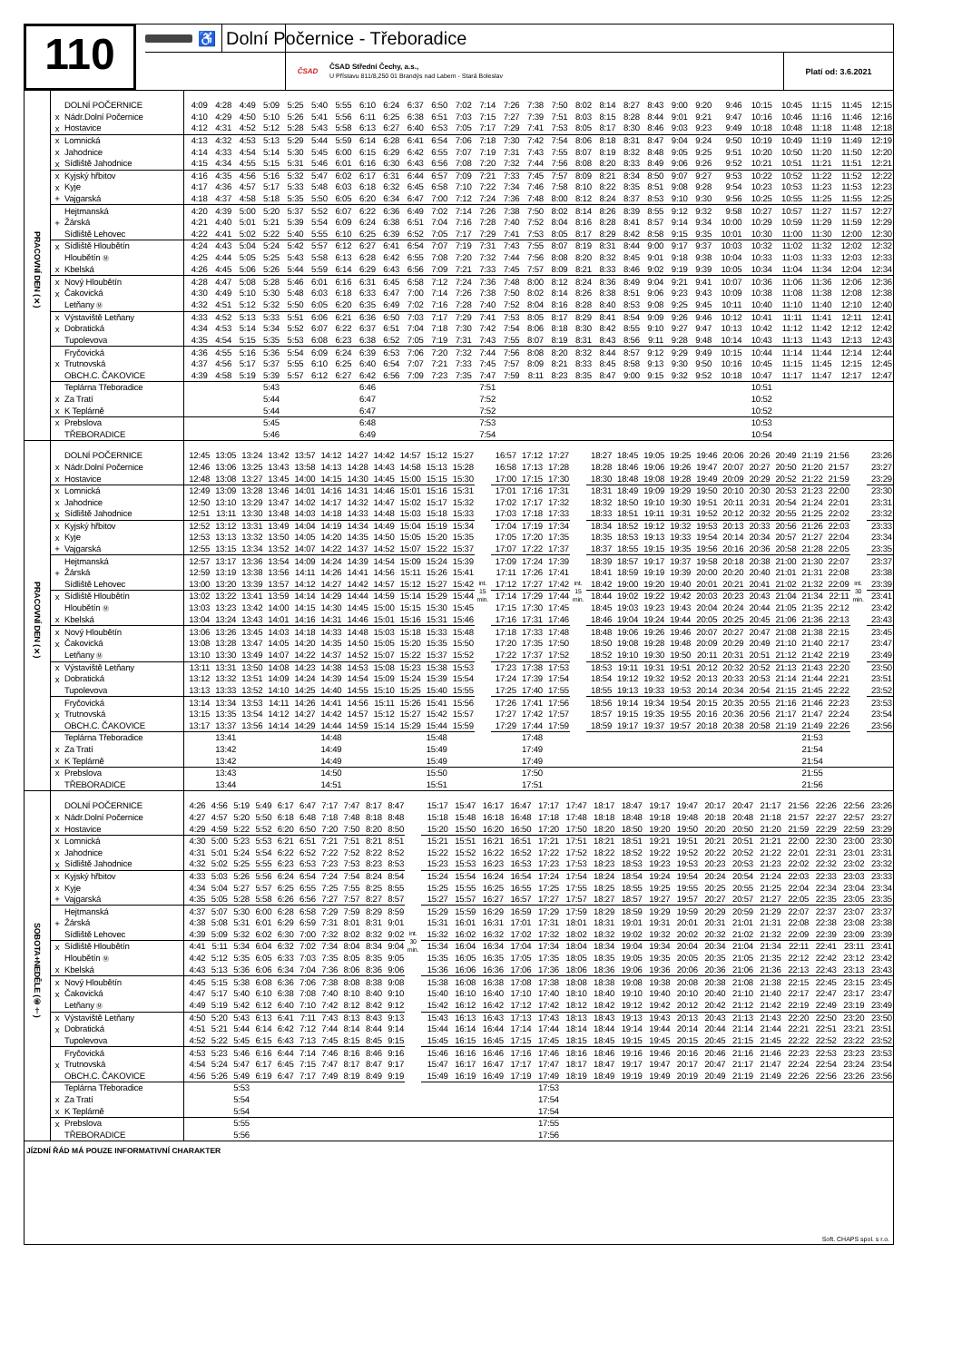110
♿ Dolní Počernice - Třeboradice
ČSAD
ČSAD Střední Čechy, a.s.,
U Přístavu 811/8,250 01 Brandýs nad Labem - Stará Boleslav
Platí od: 3.6.2021
| PRACOVNÍ DEN (✕) | | DOLNÍ POČERNICE | 4:09 | 4:28 | 4:49 | 5:09 | 5:25 | 5:40 | 5:55 | 6:10 | 6:24 | 6:37 | 6:50 | 7:02 | 7:14 | 7:26 | 7:38 | 7:50 | 8:02 | 8:14 | 8:27 | 8:43 | 9:00 | 9:20 | 9:46 | 10:15 | 10:45 | 11:15 | 11:45 | 12:15 |
| | x | Nádr.Dolní Počernice | 4:10 | 4:29 | 4:50 | 5:10 | 5:26 | 5:41 | 5:56 | 6:11 | 6:25 | 6:38 | 6:51 | 7:03 | 7:15 | 7:27 | 7:39 | 7:51 | 8:03 | 8:15 | 8:28 | 8:44 | 9:01 | 9:21 | 9:47 | 10:16 | 10:46 | 11:16 | 11:46 | 12:16 |
| | x | Hostavice | 4:12 | 4:31 | 4:52 | 5:12 | 5:28 | 5:43 | 5:58 | 6:13 | 6:27 | 6:40 | 6:53 | 7:05 | 7:17 | 7:29 | 7:41 | 7:53 | 8:05 | 8:17 | 8:30 | 8:46 | 9:03 | 9:23 | 9:49 | 10:18 | 10:48 | 11:18 | 11:48 | 12:18 |
| | x | Lomnická | 4:13 | 4:32 | 4:53 | 5:13 | 5:29 | 5:44 | 5:59 | 6:14 | 6:28 | 6:41 | 6:54 | 7:06 | 7:18 | 7:30 | 7:42 | 7:54 | 8:06 | 8:18 | 8:31 | 8:47 | 9:04 | 9:24 | 9:50 | 10:19 | 10:49 | 11:19 | 11:49 | 12:19 |
| | x | Jahodnice | 4:14 | 4:33 | 4:54 | 5:14 | 5:30 | 5:45 | 6:00 | 6:15 | 6:29 | 6:42 | 6:55 | 7:07 | 7:19 | 7:31 | 7:43 | 7:55 | 8:07 | 8:19 | 8:32 | 8:48 | 9:05 | 9:25 | 9:51 | 10:20 | 10:50 | 11:20 | 11:50 | 12:20 |
| | x | Sídliště Jahodnice | 4:15 | 4:34 | 4:55 | 5:15 | 5:31 | 5:46 | 6:01 | 6:16 | 6:30 | 6:43 | 6:56 | 7:08 | 7:20 | 7:32 | 7:44 | 7:56 | 8:08 | 8:20 | 8:33 | 8:49 | 9:06 | 9:26 | 9:52 | 10:21 | 10:51 | 11:21 | 11:51 | 12:21 |
| | x | Kyjský hřbitov | 4:16 | 4:35 | 4:56 | 5:16 | 5:32 | 5:47 | 6:02 | 6:17 | 6:31 | 6:44 | 6:57 | 7:09 | 7:21 | 7:33 | 7:45 | 7:57 | 8:09 | 8:21 | 8:34 | 8:50 | 9:07 | 9:27 | 9:53 | 10:22 | 10:52 | 11:22 | 11:52 | 12:22 |
| | x | Kyje | 4:17 | 4:36 | 4:57 | 5:17 | 5:33 | 5:48 | 6:03 | 6:18 | 6:32 | 6:45 | 6:58 | 7:10 | 7:22 | 7:34 | 7:46 | 7:58 | 8:10 | 8:22 | 8:35 | 8:51 | 9:08 | 9:28 | 9:54 | 10:23 | 10:53 | 11:23 | 11:53 | 12:23 |
| | + | Vajgarská | 4:18 | 4:37 | 4:58 | 5:18 | 5:35 | 5:50 | 6:05 | 6:20 | 6:34 | 6:47 | 7:00 | 7:12 | 7:24 | 7:36 | 7:48 | 8:00 | 8:12 | 8:24 | 8:37 | 8:53 | 9:10 | 9:30 | 9:56 | 10:25 | 10:55 | 11:25 | 11:55 | 12:25 |
| | | Hejtmanská | 4:20 | 4:39 | 5:00 | 5:20 | 5:37 | 5:52 | 6:07 | 6:22 | 6:36 | 6:49 | 7:02 | 7:14 | 7:26 | 7:38 | 7:50 | 8:02 | 8:14 | 8:26 | 8:39 | 8:55 | 9:12 | 9:32 | 9:58 | 10:27 | 10:57 | 11:27 | 11:57 | 12:27 |
| | + | Žárská | 4:21 | 4:40 | 5:01 | 5:21 | 5:39 | 5:54 | 6:09 | 6:24 | 6:38 | 6:51 | 7:04 | 7:16 | 7:28 | 7:40 | 7:52 | 8:04 | 8:16 | 8:28 | 8:41 | 8:57 | 9:14 | 9:34 | 10:00 | 10:29 | 10:59 | 11:29 | 11:59 | 12:29 |
| | | Sídliště Lehovec | 4:22 | 4:41 | 5:02 | 5:22 | 5:40 | 5:55 | 6:10 | 6:25 | 6:39 | 6:52 | 7:05 | 7:17 | 7:29 | 7:41 | 7:53 | 8:05 | 8:17 | 8:29 | 8:42 | 8:58 | 9:15 | 9:35 | 10:01 | 10:30 | 11:00 | 11:30 | 12:00 | 12:30 |
| | x | Sídliště Hloubětín | 4:24 | 4:43 | 5:04 | 5:24 | 5:42 | 5:57 | 6:12 | 6:27 | 6:41 | 6:54 | 7:07 | 7:19 | 7:31 | 7:43 | 7:55 | 8:07 | 8:19 | 8:31 | 8:44 | 9:00 | 9:17 | 9:37 | 10:03 | 10:32 | 11:02 | 11:32 | 12:02 | 12:32 |
| | | Hloubětín Ⓜ | 4:25 | 4:44 | 5:05 | 5:25 | 5:43 | 5:58 | 6:13 | 6:28 | 6:42 | 6:55 | 7:08 | 7:20 | 7:32 | 7:44 | 7:56 | 8:08 | 8:20 | 8:32 | 8:45 | 9:01 | 9:18 | 9:38 | 10:04 | 10:33 | 11:03 | 11:33 | 12:03 | 12:33 |
| | x | Kbelská | 4:26 | 4:45 | 5:06 | 5:26 | 5:44 | 5:59 | 6:14 | 6:29 | 6:43 | 6:56 | 7:09 | 7:21 | 7:33 | 7:45 | 7:57 | 8:09 | 8:21 | 8:33 | 8:46 | 9:02 | 9:19 | 9:39 | 10:05 | 10:34 | 11:04 | 11:34 | 12:04 | 12:34 |
| | x | Nový Hloubětín | 4:28 | 4:47 | 5:08 | 5:28 | 5:46 | 6:01 | 6:16 | 6:31 | 6:45 | 6:58 | 7:12 | 7:24 | 7:36 | 7:48 | 8:00 | 8:12 | 8:24 | 8:36 | 8:49 | 9:04 | 9:21 | 9:41 | 10:07 | 10:36 | 11:06 | 11:36 | 12:06 | 12:36 |
| | x | Čakovická | 4:30 | 4:49 | 5:10 | 5:30 | 5:48 | 6:03 | 6:18 | 6:33 | 6:47 | 7:00 | 7:14 | 7:26 | 7:38 | 7:50 | 8:02 | 8:14 | 8:26 | 8:38 | 8:51 | 9:06 | 9:23 | 9:43 | 10:09 | 10:38 | 11:08 | 11:38 | 12:08 | 12:38 |
| | | Letňany Ⓜ | 4:32 | 4:51 | 5:12 | 5:32 | 5:50 | 6:05 | 6:20 | 6:35 | 6:49 | 7:02 | 7:16 | 7:28 | 7:40 | 7:52 | 8:04 | 8:16 | 8:28 | 8:40 | 8:53 | 9:08 | 9:25 | 9:45 | 10:11 | 10:40 | 11:10 | 11:40 | 12:10 | 12:40 |
| | x | Výstaviště Letňany | 4:33 | 4:52 | 5:13 | 5:33 | 5:51 | 6:06 | 6:21 | 6:36 | 6:50 | 7:03 | 7:17 | 7:29 | 7:41 | 7:53 | 8:05 | 8:17 | 8:29 | 8:41 | 8:54 | 9:09 | 9:26 | 9:46 | 10:12 | 10:41 | 11:11 | 11:41 | 12:11 | 12:41 |
| | x | Dobratická | 4:34 | 4:53 | 5:14 | 5:34 | 5:52 | 6:07 | 6:22 | 6:37 | 6:51 | 7:04 | 7:18 | 7:30 | 7:42 | 7:54 | 8:06 | 8:18 | 8:30 | 8:42 | 8:55 | 9:10 | 9:27 | 9:47 | 10:13 | 10:42 | 11:12 | 11:42 | 12:12 | 12:42 |
| | | Tupolevova | 4:35 | 4:54 | 5:15 | 5:35 | 5:53 | 6:08 | 6:23 | 6:38 | 6:52 | 7:05 | 7:19 | 7:31 | 7:43 | 7:55 | 8:07 | 8:19 | 8:31 | 8:43 | 8:56 | 9:11 | 9:28 | 9:48 | 10:14 | 10:43 | 11:13 | 11:43 | 12:13 | 12:43 |
| | | Fryčovická | 4:36 | 4:55 | 5:16 | 5:36 | 5:54 | 6:09 | 6:24 | 6:39 | 6:53 | 7:06 | 7:20 | 7:32 | 7:44 | 7:56 | 8:08 | 8:20 | 8:32 | 8:44 | 8:57 | 9:12 | 9:29 | 9:49 | 10:15 | 10:44 | 11:14 | 11:44 | 12:14 | 12:44 |
| | x | Trutnovská | 4:37 | 4:56 | 5:17 | 5:37 | 5:55 | 6:10 | 6:25 | 6:40 | 6:54 | 7:07 | 7:21 | 7:33 | 7:45 | 7:57 | 8:09 | 8:21 | 8:33 | 8:45 | 8:58 | 9:13 | 9:30 | 9:50 | 10:16 | 10:45 | 11:15 | 11:45 | 12:15 | 12:45 |
| | | OBCH.C. ČAKOVICE | 4:39 | 4:58 | 5:19 | 5:39 | 5:57 | 6:12 | 6:27 | 6:42 | 6:56 | 7:09 | 7:23 | 7:35 | 7:47 | 7:59 | 8:11 | 8:23 | 8:35 | 8:47 | 9:00 | 9:15 | 9:32 | 9:52 | 10:18 | 10:47 | 11:17 | 11:47 | 12:17 | 12:47 |
| | | Teplárna Třeboradice | | | | 5:43 | | | | 6:46 | | | | | 7:51 | | | | | | | | | | | 10:51 | | | | |
| | x | Za Tratí | | | | 5:44 | | | | 6:47 | | | | | 7:52 | | | | | | | | | | | 10:52 | | | | |
| | x | K Teplárně | | | | 5:44 | | | | 6:47 | | | | | 7:52 | | | | | | | | | | | 10:52 | | | | |
| | x | Prebslova | | | | 5:45 | | | | 6:48 | | | | | 7:53 | | | | | | | | | | | 10:53 | | | | |
| | | TŘEBORADICE | | | | 5:46 | | | | 6:49 | | | | | 7:54 | | | | | | | | | | | 10:54 | | | | |
| PRACOVNÍ DEN (✕) | | DOLNÍ POČERNICE | 12:45 | 13:05 | 13:24 | 13:42 | 13:57 | 14:12 | 14:27 | 14:42 | 14:57 | 15:12 | 15:27 | int. 15 min. | 16:57 | 17:12 | 17:27 | int. 15 min. | 18:27 | 18:45 | 19:05 | 19:25 | 19:46 | 20:06 | 20:26 | 20:49 | 21:19 | 21:56 | int. 30 min. | 23:26 |
| | x | Nádr.Dolní Počernice | 12:46 | 13:06 | 13:25 | 13:43 | 13:58 | 14:13 | 14:28 | 14:43 | 14:58 | 15:13 | 15:28 | | 16:58 | 17:13 | 17:28 | | 18:28 | 18:46 | 19:06 | 19:26 | 19:47 | 20:07 | 20:27 | 20:50 | 21:20 | 21:57 | | 23:27 |
| | x | Hostavice | 12:48 | 13:08 | 13:27 | 13:45 | 14:00 | 14:15 | 14:30 | 14:45 | 15:00 | 15:15 | 15:30 | | 17:00 | 17:15 | 17:30 | | 18:30 | 18:48 | 19:08 | 19:28 | 19:49 | 20:09 | 20:29 | 20:52 | 21:22 | 21:59 | | 23:29 |
| | x | Lomnická | 12:49 | 13:09 | 13:28 | 13:46 | 14:01 | 14:16 | 14:31 | 14:46 | 15:01 | 15:16 | 15:31 | | 17:01 | 17:16 | 17:31 | | 18:31 | 18:49 | 19:09 | 19:29 | 19:50 | 20:10 | 20:30 | 20:53 | 21:23 | 22:00 | | 23:30 |
| | x | Jahodnice | 12:50 | 13:10 | 13:29 | 13:47 | 14:02 | 14:17 | 14:32 | 14:47 | 15:02 | 15:17 | 15:32 | | 17:02 | 17:17 | 17:32 | | 18:32 | 18:50 | 19:10 | 19:30 | 19:51 | 20:11 | 20:31 | 20:54 | 21:24 | 22:01 | | 23:31 |
| | x | Sídliště Jahodnice | 12:51 | 13:11 | 13:30 | 13:48 | 14:03 | 14:18 | 14:33 | 14:48 | 15:03 | 15:18 | 15:33 | | 17:03 | 17:18 | 17:33 | | 18:33 | 18:51 | 19:11 | 19:31 | 19:52 | 20:12 | 20:32 | 20:55 | 21:25 | 22:02 | | 23:32 |
| | x | Kyjský hřbitov | 12:52 | 13:12 | 13:31 | 13:49 | 14:04 | 14:19 | 14:34 | 14:49 | 15:04 | 15:19 | 15:34 | | 17:04 | 17:19 | 17:34 | | 18:34 | 18:52 | 19:12 | 19:32 | 19:53 | 20:13 | 20:33 | 20:56 | 21:26 | 22:03 | | 23:33 |
| | x | Kyje | 12:53 | 13:13 | 13:32 | 13:50 | 14:05 | 14:20 | 14:35 | 14:50 | 15:05 | 15:20 | 15:35 | | 17:05 | 17:20 | 17:35 | | 18:35 | 18:53 | 19:13 | 19:33 | 19:54 | 20:14 | 20:34 | 20:57 | 21:27 | 22:04 | | 23:34 |
| | + | Vajgarská | 12:55 | 13:15 | 13:34 | 13:52 | 14:07 | 14:22 | 14:37 | 14:52 | 15:07 | 15:22 | 15:37 | | 17:07 | 17:22 | 17:37 | | 18:37 | 18:55 | 19:15 | 19:35 | 19:56 | 20:16 | 20:36 | 20:58 | 21:28 | 22:05 | | 23:35 |
| | | Hejtmanská | 12:57 | 13:17 | 13:36 | 13:54 | 14:09 | 14:24 | 14:39 | 14:54 | 15:09 | 15:24 | 15:39 | | 17:09 | 17:24 | 17:39 | | 18:39 | 18:57 | 19:17 | 19:37 | 19:58 | 20:18 | 20:38 | 21:00 | 21:30 | 22:07 | | 23:37 |
| | + | Žárská | 12:59 | 13:19 | 13:38 | 13:56 | 14:11 | 14:26 | 14:41 | 14:56 | 15:11 | 15:26 | 15:41 | | 17:11 | 17:26 | 17:41 | | 18:41 | 18:59 | 19:19 | 19:39 | 20:00 | 20:20 | 20:40 | 21:01 | 21:31 | 22:08 | | 23:38 |
| | | Sídliště Lehovec | 13:00 | 13:20 | 13:39 | 13:57 | 14:12 | 14:27 | 14:42 | 14:57 | 15:12 | 15:27 | 15:42 | | 17:12 | 17:27 | 17:42 | | 18:42 | 19:00 | 19:20 | 19:40 | 20:01 | 20:21 | 20:41 | 21:02 | 21:32 | 22:09 | | 23:39 |
| | x | Sídliště Hloubětín | 13:02 | 13:22 | 13:41 | 13:59 | 14:14 | 14:29 | 14:44 | 14:59 | 15:14 | 15:29 | 15:44 | | 17:14 | 17:29 | 17:44 | | 18:44 | 19:02 | 19:22 | 19:42 | 20:03 | 20:23 | 20:43 | 21:04 | 21:34 | 22:11 | | 23:41 |
| | | Hloubětín Ⓜ | 13:03 | 13:23 | 13:42 | 14:00 | 14:15 | 14:30 | 14:45 | 15:00 | 15:15 | 15:30 | 15:45 | | 17:15 | 17:30 | 17:45 | | 18:45 | 19:03 | 19:23 | 19:43 | 20:04 | 20:24 | 20:44 | 21:05 | 21:35 | 22:12 | | 23:42 |
| | x | Kbelská | 13:04 | 13:24 | 13:43 | 14:01 | 14:16 | 14:31 | 14:46 | 15:01 | 15:16 | 15:31 | 15:46 | | 17:16 | 17:31 | 17:46 | | 18:46 | 19:04 | 19:24 | 19:44 | 20:05 | 20:25 | 20:45 | 21:06 | 21:36 | 22:13 | | 23:43 |
| | x | Nový Hloubětín | 13:06 | 13:26 | 13:45 | 14:03 | 14:18 | 14:33 | 14:48 | 15:03 | 15:18 | 15:33 | 15:48 | | 17:18 | 17:33 | 17:48 | | 18:48 | 19:06 | 19:26 | 19:46 | 20:07 | 20:27 | 20:47 | 21:08 | 21:38 | 22:15 | | 23:45 |
| | x | Čakovická | 13:08 | 13:28 | 13:47 | 14:05 | 14:20 | 14:35 | 14:50 | 15:05 | 15:20 | 15:35 | 15:50 | | 17:20 | 17:35 | 17:50 | | 18:50 | 19:08 | 19:28 | 19:48 | 20:09 | 20:29 | 20:49 | 21:10 | 21:40 | 22:17 | | 23:47 |
| | | Letňany Ⓜ | 13:10 | 13:30 | 13:49 | 14:07 | 14:22 | 14:37 | 14:52 | 15:07 | 15:22 | 15:37 | 15:52 | | 17:22 | 17:37 | 17:52 | | 18:52 | 19:10 | 19:30 | 19:50 | 20:11 | 20:31 | 20:51 | 21:12 | 21:42 | 22:19 | | 23:49 |
| | x | Výstaviště Letňany | 13:11 | 13:31 | 13:50 | 14:08 | 14:23 | 14:38 | 14:53 | 15:08 | 15:23 | 15:38 | 15:53 | | 17:23 | 17:38 | 17:53 | | 18:53 | 19:11 | 19:31 | 19:51 | 20:12 | 20:32 | 20:52 | 21:13 | 21:43 | 22:20 | | 23:50 |
| | x | Dobratická | 13:12 | 13:32 | 13:51 | 14:09 | 14:24 | 14:39 | 14:54 | 15:09 | 15:24 | 15:39 | 15:54 | | 17:24 | 17:39 | 17:54 | | 18:54 | 19:12 | 19:32 | 19:52 | 20:13 | 20:33 | 20:53 | 21:14 | 21:44 | 22:21 | | 23:51 |
| | | Tupolevova | 13:13 | 13:33 | 13:52 | 14:10 | 14:25 | 14:40 | 14:55 | 15:10 | 15:25 | 15:40 | 15:55 | | 17:25 | 17:40 | 17:55 | | 18:55 | 19:13 | 19:33 | 19:53 | 20:14 | 20:34 | 20:54 | 21:15 | 21:45 | 22:22 | | 23:52 |
| | | Fryčovická | 13:14 | 13:34 | 13:53 | 14:11 | 14:26 | 14:41 | 14:56 | 15:11 | 15:26 | 15:41 | 15:56 | | 17:26 | 17:41 | 17:56 | | 18:56 | 19:14 | 19:34 | 19:54 | 20:15 | 20:35 | 20:55 | 21:16 | 21:46 | 22:23 | | 23:53 |
| | x | Trutnovská | 13:15 | 13:35 | 13:54 | 14:12 | 14:27 | 14:42 | 14:57 | 15:12 | 15:27 | 15:42 | 15:57 | | 17:27 | 17:42 | 17:57 | | 18:57 | 19:15 | 19:35 | 19:55 | 20:16 | 20:36 | 20:56 | 21:17 | 21:47 | 22:24 | | 23:54 |
| | | OBCH.C. ČAKOVICE | 13:17 | 13:37 | 13:56 | 14:14 | 14:29 | 14:44 | 14:59 | 15:14 | 15:29 | 15:44 | 15:59 | | 17:29 | 17:44 | 17:59 | | 18:59 | 19:17 | 19:37 | 19:57 | 20:18 | 20:38 | 20:58 | 21:19 | 21:49 | 22:26 | | 23:56 |
| | | Teplárna Třeboradice | | 13:41 | | | | 14:48 | | | | 15:48 | | | | 17:48 | | | | | | | | | | | 21:53 | | | |
| | x | Za Tratí | | 13:42 | | | | 14:49 | | | | 15:49 | | | | 17:49 | | | | | | | | | | | 21:54 | | | |
| | x | K Teplárně | | 13:42 | | | | 14:49 | | | | 15:49 | | | | 17:49 | | | | | | | | | | | 21:54 | | | |
| | x | Prebslova | | 13:43 | | | | 14:50 | | | | 15:50 | | | | 17:50 | | | | | | | | | | | 21:55 | | | |
| | | TŘEBORADICE | | 13:44 | | | | 14:51 | | | | 15:51 | | | | 17:51 | | | | | | | | | | | 21:56 | | | |
| SOBOTA+NEDĚLE (⑥†) | | DOLNÍ POČERNICE | 4:26 | 4:56 | 5:19 | 5:49 | 6:17 | 6:47 | 7:17 | 7:47 | 8:17 | 8:47 | int. 30 min. | 15:17 | 15:47 | 16:17 | 16:47 | 17:17 | 17:47 | 18:17 | 18:47 | 19:17 | 19:47 | 20:17 | 20:47 | 21:17 | 21:56 | 22:26 | 22:56 | 23:26 |
| | x | Nádr.Dolní Počernice | 4:27 | 4:57 | 5:20 | 5:50 | 6:18 | 6:48 | 7:18 | 7:48 | 8:18 | 8:48 | | 15:18 | 15:48 | 16:18 | 16:48 | 17:18 | 17:48 | 18:18 | 18:48 | 19:18 | 19:48 | 20:18 | 20:48 | 21:18 | 21:57 | 22:27 | 22:57 | 23:27 |
| | x | Hostavice | 4:29 | 4:59 | 5:22 | 5:52 | 6:20 | 6:50 | 7:20 | 7:50 | 8:20 | 8:50 | | 15:20 | 15:50 | 16:20 | 16:50 | 17:20 | 17:50 | 18:20 | 18:50 | 19:20 | 19:50 | 20:20 | 20:50 | 21:20 | 21:59 | 22:29 | 22:59 | 23:29 |
| | x | Lomnická | 4:30 | 5:00 | 5:23 | 5:53 | 6:21 | 6:51 | 7:21 | 7:51 | 8:21 | 8:51 | | 15:21 | 15:51 | 16:21 | 16:51 | 17:21 | 17:51 | 18:21 | 18:51 | 19:21 | 19:51 | 20:21 | 20:51 | 21:21 | 22:00 | 22:30 | 23:00 | 23:30 |
| | x | Jahodnice | 4:31 | 5:01 | 5:24 | 5:54 | 6:22 | 6:52 | 7:22 | 7:52 | 8:22 | 8:52 | | 15:22 | 15:52 | 16:22 | 16:52 | 17:22 | 17:52 | 18:22 | 18:52 | 19:22 | 19:52 | 20:22 | 20:52 | 21:22 | 22:01 | 22:31 | 23:01 | 23:31 |
| | x | Sídliště Jahodnice | 4:32 | 5:02 | 5:25 | 5:55 | 6:23 | 6:53 | 7:23 | 7:53 | 8:23 | 8:53 | | 15:23 | 15:53 | 16:23 | 16:53 | 17:23 | 17:53 | 18:23 | 18:53 | 19:23 | 19:53 | 20:23 | 20:53 | 21:23 | 22:02 | 22:32 | 23:02 | 23:32 |
| | x | Kyjský hřbitov | 4:33 | 5:03 | 5:26 | 5:56 | 6:24 | 6:54 | 7:24 | 7:54 | 8:24 | 8:54 | | 15:24 | 15:54 | 16:24 | 16:54 | 17:24 | 17:54 | 18:24 | 18:54 | 19:24 | 19:54 | 20:24 | 20:54 | 21:24 | 22:03 | 22:33 | 23:03 | 23:33 |
| | x | Kyje | 4:34 | 5:04 | 5:27 | 5:57 | 6:25 | 6:55 | 7:25 | 7:55 | 8:25 | 8:55 | | 15:25 | 15:55 | 16:25 | 16:55 | 17:25 | 17:55 | 18:25 | 18:55 | 19:25 | 19:55 | 20:25 | 20:55 | 21:25 | 22:04 | 22:34 | 23:04 | 23:34 |
| | + | Vajgarská | 4:35 | 5:05 | 5:28 | 5:58 | 6:26 | 6:56 | 7:27 | 7:57 | 8:27 | 8:57 | | 15:27 | 15:57 | 16:27 | 16:57 | 17:27 | 17:57 | 18:27 | 18:57 | 19:27 | 19:57 | 20:27 | 20:57 | 21:27 | 22:05 | 22:35 | 23:05 | 23:35 |
| | | Hejtmanská | 4:37 | 5:07 | 5:30 | 6:00 | 6:28 | 6:58 | 7:29 | 7:59 | 8:29 | 8:59 | | 15:29 | 15:59 | 16:29 | 16:59 | 17:29 | 17:59 | 18:29 | 18:59 | 19:29 | 19:59 | 20:29 | 20:59 | 21:29 | 22:07 | 22:37 | 23:07 | 23:37 |
| | + | Žárská | 4:38 | 5:08 | 5:31 | 6:01 | 6:29 | 6:59 | 7:31 | 8:01 | 8:31 | 9:01 | | 15:31 | 16:01 | 16:31 | 17:01 | 17:31 | 18:01 | 18:31 | 19:01 | 19:31 | 20:01 | 20:31 | 21:01 | 21:31 | 22:08 | 22:38 | 23:08 | 23:38 |
| | | Sídliště Lehovec | 4:39 | 5:09 | 5:32 | 6:02 | 6:30 | 7:00 | 7:32 | 8:02 | 8:32 | 9:02 | | 15:32 | 16:02 | 16:32 | 17:02 | 17:32 | 18:02 | 18:32 | 19:02 | 19:32 | 20:02 | 20:32 | 21:02 | 21:32 | 22:09 | 22:39 | 23:09 | 23:39 |
| | x | Sídliště Hloubětín | 4:41 | 5:11 | 5:34 | 6:04 | 6:32 | 7:02 | 7:34 | 8:04 | 8:34 | 9:04 | | 15:34 | 16:04 | 16:34 | 17:04 | 17:34 | 18:04 | 18:34 | 19:04 | 19:34 | 20:04 | 20:34 | 21:04 | 21:34 | 22:11 | 22:41 | 23:11 | 23:41 |
| | | Hloubětín Ⓜ | 4:42 | 5:12 | 5:35 | 6:05 | 6:33 | 7:03 | 7:35 | 8:05 | 8:35 | 9:05 | | 15:35 | 16:05 | 16:35 | 17:05 | 17:35 | 18:05 | 18:35 | 19:05 | 19:35 | 20:05 | 20:35 | 21:05 | 21:35 | 22:12 | 22:42 | 23:12 | 23:42 |
| | x | Kbelská | 4:43 | 5:13 | 5:36 | 6:06 | 6:34 | 7:04 | 7:36 | 8:06 | 8:36 | 9:06 | | 15:36 | 16:06 | 16:36 | 17:06 | 17:36 | 18:06 | 18:36 | 19:06 | 19:36 | 20:06 | 20:36 | 21:06 | 21:36 | 22:13 | 22:43 | 23:13 | 23:43 |
| | x | Nový Hloubětín | 4:45 | 5:15 | 5:38 | 6:08 | 6:36 | 7:06 | 7:38 | 8:08 | 8:38 | 9:08 | | 15:38 | 16:08 | 16:38 | 17:08 | 17:38 | 18:08 | 18:38 | 19:08 | 19:38 | 20:08 | 20:38 | 21:08 | 21:38 | 22:15 | 22:45 | 23:15 | 23:45 |
| | x | Čakovická | 4:47 | 5:17 | 5:40 | 6:10 | 6:38 | 7:08 | 7:40 | 8:10 | 8:40 | 9:10 | | 15:40 | 16:10 | 16:40 | 17:10 | 17:40 | 18:10 | 18:40 | 19:10 | 19:40 | 20:10 | 20:40 | 21:10 | 21:40 | 22:17 | 22:47 | 23:17 | 23:47 |
| | | Letňany Ⓜ | 4:49 | 5:19 | 5:42 | 6:12 | 6:40 | 7:10 | 7:42 | 8:12 | 8:42 | 9:12 | | 15:42 | 16:12 | 16:42 | 17:12 | 17:42 | 18:12 | 18:42 | 19:12 | 19:42 | 20:12 | 20:42 | 21:12 | 21:42 | 22:19 | 22:49 | 23:19 | 23:49 |
| | x | Výstaviště Letňany | 4:50 | 5:20 | 5:43 | 6:13 | 6:41 | 7:11 | 7:43 | 8:13 | 8:43 | 9:13 | | 15:43 | 16:13 | 16:43 | 17:13 | 17:43 | 18:13 | 18:43 | 19:13 | 19:43 | 20:13 | 20:43 | 21:13 | 21:43 | 22:20 | 22:50 | 23:20 | 23:50 |
| | x | Dobratická | 4:51 | 5:21 | 5:44 | 6:14 | 6:42 | 7:12 | 7:44 | 8:14 | 8:44 | 9:14 | | 15:44 | 16:14 | 16:44 | 17:14 | 17:44 | 18:14 | 18:44 | 19:14 | 19:44 | 20:14 | 20:44 | 21:14 | 21:44 | 22:21 | 22:51 | 23:21 | 23:51 |
| | | Tupolevova | 4:52 | 5:22 | 5:45 | 6:15 | 6:43 | 7:13 | 7:45 | 8:15 | 8:45 | 9:15 | | 15:45 | 16:15 | 16:45 | 17:15 | 17:45 | 18:15 | 18:45 | 19:15 | 19:45 | 20:15 | 20:45 | 21:15 | 21:45 | 22:22 | 22:52 | 23:22 | 23:52 |
| | | Fryčovická | 4:53 | 5:23 | 5:46 | 6:16 | 6:44 | 7:14 | 7:46 | 8:16 | 8:46 | 9:16 | | 15:46 | 16:16 | 16:46 | 17:16 | 17:46 | 18:16 | 18:46 | 19:16 | 19:46 | 20:16 | 20:46 | 21:16 | 21:46 | 22:23 | 22:53 | 23:23 | 23:53 |
| | x | Trutnovská | 4:54 | 5:24 | 5:47 | 6:17 | 6:45 | 7:15 | 7:47 | 8:17 | 8:47 | 9:17 | | 15:47 | 16:17 | 16:47 | 17:17 | 17:47 | 18:17 | 18:47 | 19:17 | 19:47 | 20:17 | 20:47 | 21:17 | 21:47 | 22:24 | 22:54 | 23:24 | 23:54 |
| | | OBCH.C. ČAKOVICE | 4:56 | 5:26 | 5:49 | 6:19 | 6:47 | 7:17 | 7:49 | 8:19 | 8:49 | 9:19 | | 15:49 | 16:19 | 16:49 | 17:19 | 17:49 | 18:19 | 18:49 | 19:19 | 19:49 | 20:19 | 20:49 | 21:19 | 21:49 | 22:26 | 22:56 | 23:26 | 23:56 |
| | | Teplárna Třeboradice | | | 5:53 | | | | | | | | | | | | | 17:53 | | | | | | | | | | | | |
| | x | Za Tratí | | | 5:54 | | | | | | | | | | | | | 17:54 | | | | | | | | | | | | |
| | x | K Teplárně | | | 5:54 | | | | | | | | | | | | | 17:54 | | | | | | | | | | | | |
| | x | Prebslova | | | 5:55 | | | | | | | | | | | | | 17:55 | | | | | | | | | | | | |
| | | TŘEBORADICE | | | 5:56 | | | | | | | | | | | | | 17:56 | | | | | | | | | | | | |
JÍZDNÍ ŘÁD MÁ POUZE INFORMATIVNÍ CHARAKTER
Soft. CHAPS spol. s r.o.